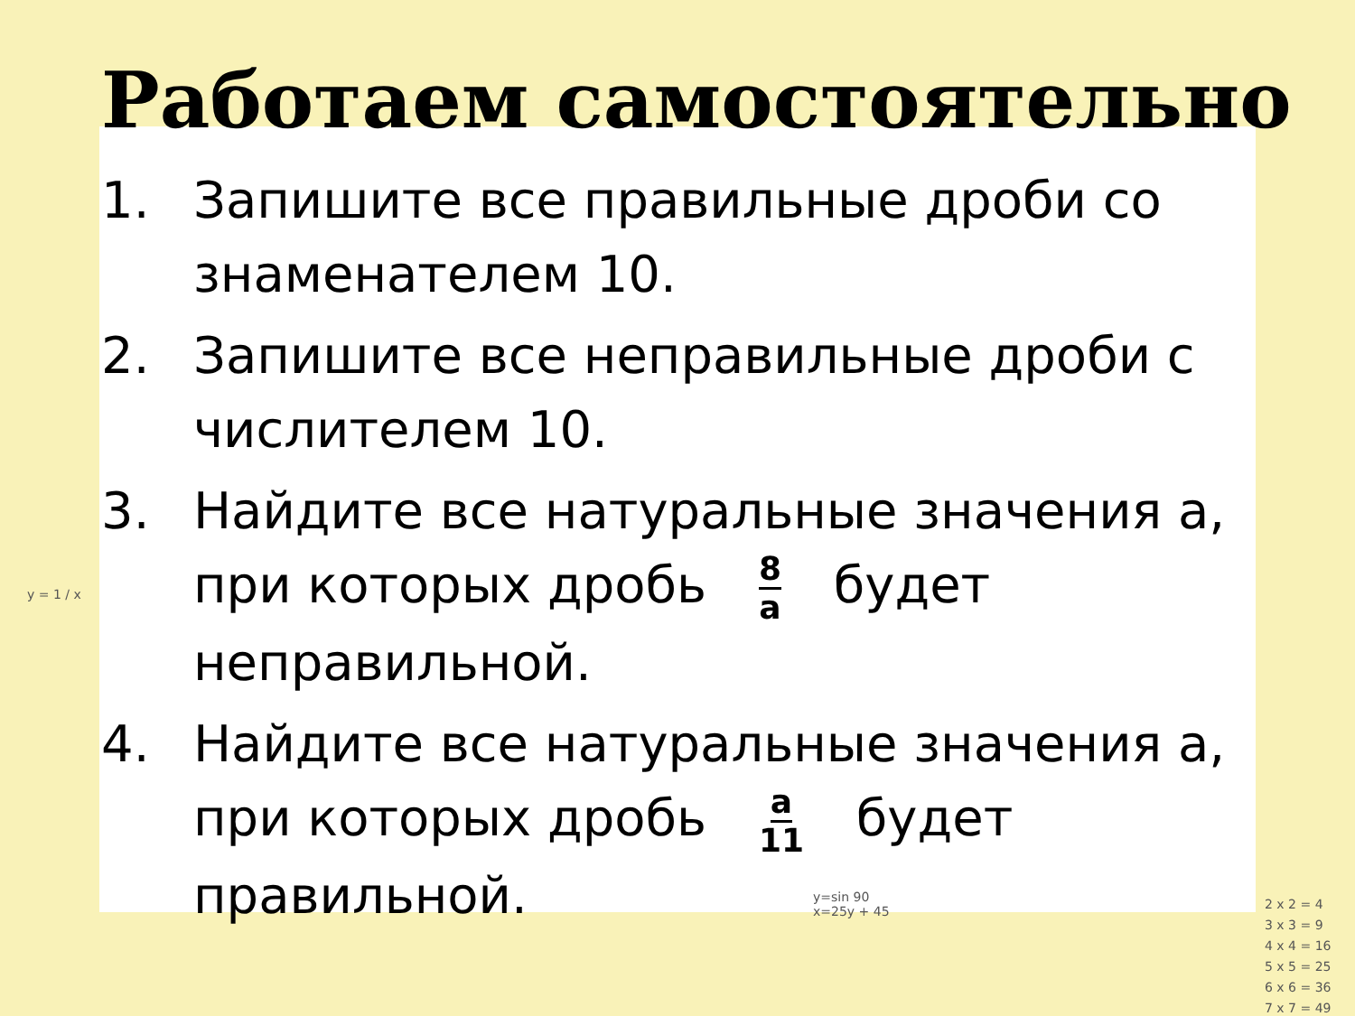y = 1 / x
2 x 2 = 4
3 x 3 = 9
4 x 4 = 16
5 x 5 = 25
6 x 6 = 36
7 x 7 = 49
y=sin 90
x=25y + 45
Работаем самостоятельно
1. Запишите все правильные дроби со знаменателем 10.
2. Запишите все неправильные дроби с числителем 10.
3. Найдите все натуральные значения а, при которых дробь 8 a будет неправильной.
4. Найдите все натуральные значения а, при которых дробь a 11 будет правильной.